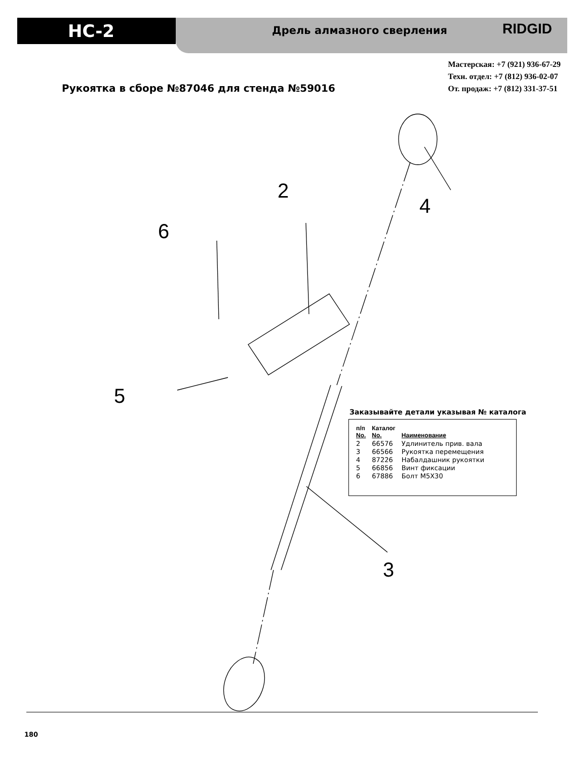2
4
6
5
3
HC-2
Дрель алмазного сверления RIDGID
Мастерская: +7 (921) 936-67-29
Техн. отдел: +7 (812) 936-02-07
От. продаж: +7 (812) 331-37-51
Рукоятка в сборе №87046 для стенда №59016
Заказывайте детали указывая № каталога
| п/п No. | Каталог No. | Наименование |
| --- | --- | --- |
| 2 | 66576 | Удлинитель прив. вала |
| 3 | 66566 | Рукоятка перемещения |
| 4 | 87226 | Набалдашник рукоятки |
| 5 | 66856 | Винт фиксации |
| 6 | 67886 | Болт М5Х30 |
180